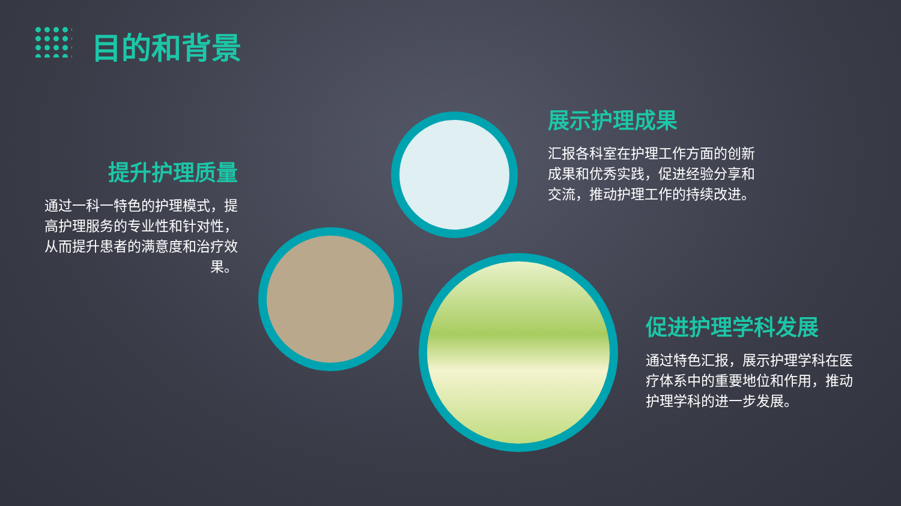目的和背景
提升护理质量
通过一科一特色的护理模式，提高护理服务的专业性和针对性，从而提升患者的满意度和治疗效果。
展示护理成果
汇报各科室在护理工作方面的创新成果和优秀实践，促进经验分享和交流，推动护理工作的持续改进。
促进护理学科发展
通过特色汇报，展示护理学科在医疗体系中的重要地位和作用，推动护理学科的进一步发展。